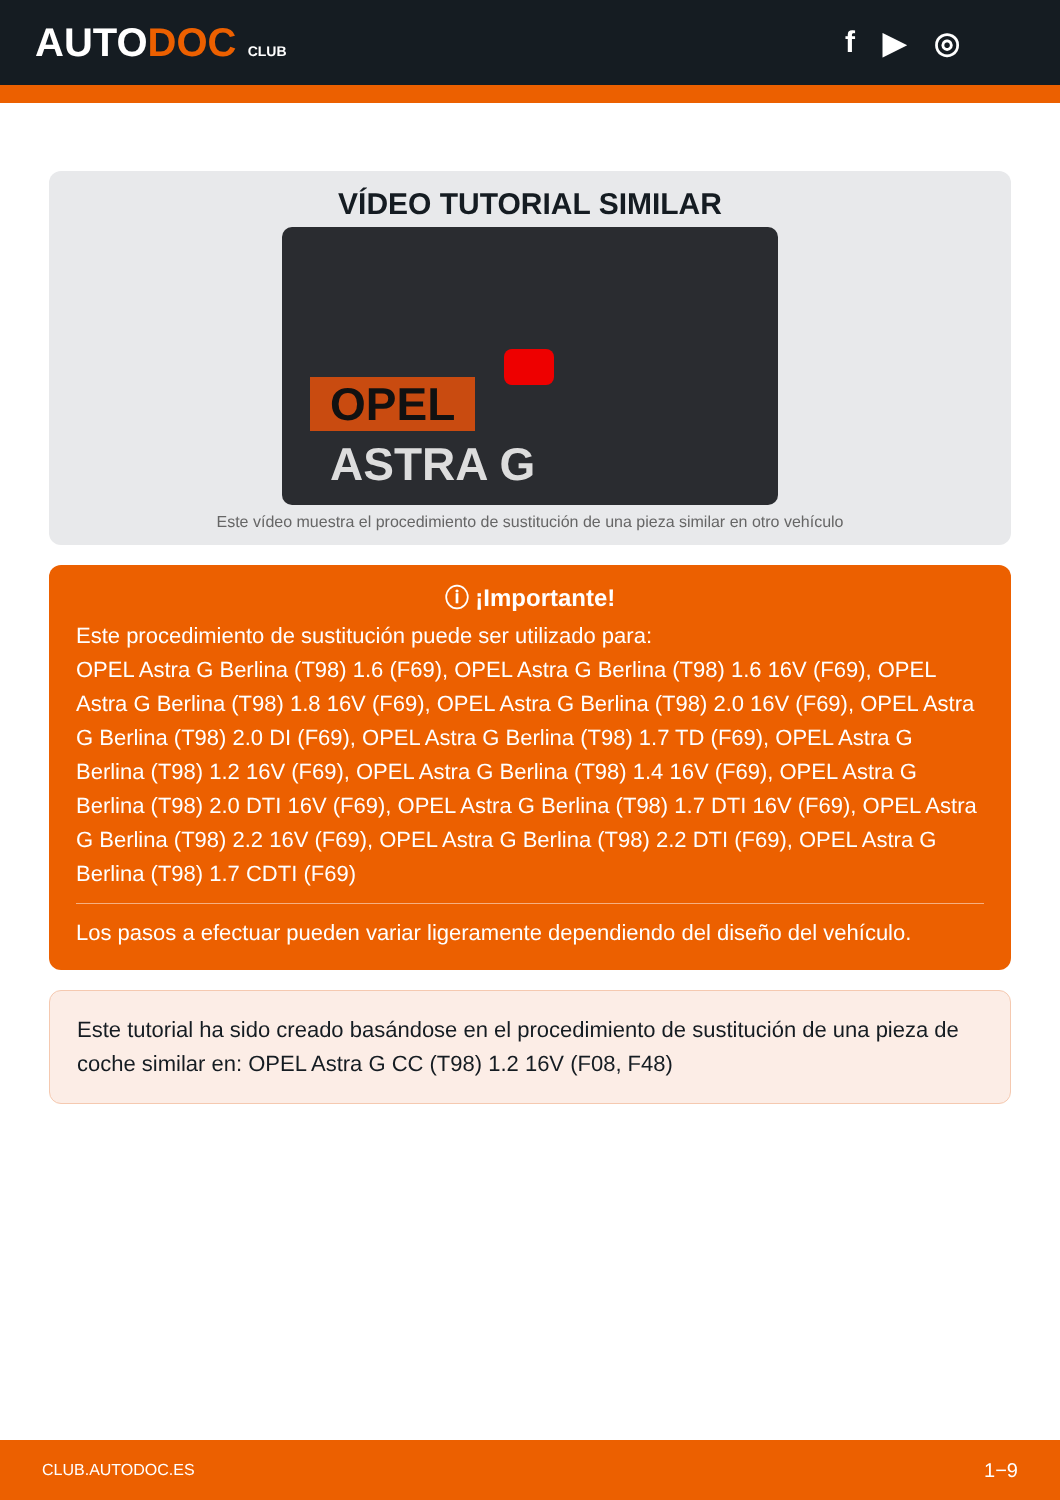AUTODOC CLUB
f ▶ ◎
VÍDEO TUTORIAL SIMILAR
OPEL
ASTRA G
Este vídeo muestra el procedimiento de sustitución de una pieza similar en otro vehículo
ⓘ ¡Importante!
Este procedimiento de sustitución puede ser utilizado para:
OPEL Astra G Berlina (T98) 1.6 (F69), OPEL Astra G Berlina (T98) 1.6 16V (F69), OPEL Astra G Berlina (T98) 1.8 16V (F69), OPEL Astra G Berlina (T98) 2.0 16V (F69), OPEL Astra G Berlina (T98) 2.0 DI (F69), OPEL Astra G Berlina (T98) 1.7 TD (F69), OPEL Astra G Berlina (T98) 1.2 16V (F69), OPEL Astra G Berlina (T98) 1.4 16V (F69), OPEL Astra G Berlina (T98) 2.0 DTI 16V (F69), OPEL Astra G Berlina (T98) 1.7 DTI 16V (F69), OPEL Astra G Berlina (T98) 2.2 16V (F69), OPEL Astra G Berlina (T98) 2.2 DTI (F69), OPEL Astra G Berlina (T98) 1.7 CDTI (F69)
Los pasos a efectuar pueden variar ligeramente dependiendo del diseño del vehículo.
Este tutorial ha sido creado basándose en el procedimiento de sustitución de una pieza de coche similar en: OPEL Astra G CC (T98) 1.2 16V (F08, F48)
CLUB.AUTODOC.ES 1−9